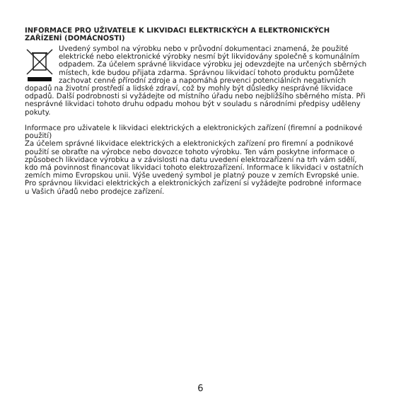INFORMACE PRO UŽIVATELE K LIKVIDACI ELEKTRICKÝCH A ELEKTRONICKÝCH ZAŘÍZENÍ (DOMÁCNOSTI)
Uvedený symbol na výrobku nebo v průvodní dokumentaci znamená, že použité elektrické nebo elektronické výrobky nesmí být likvidovány společně s komunálním odpadem. Za účelem správné likvidace výrobku jej odevzdejte na určených sběrných místech, kde budou přijata zdarma. Správnou likvidací tohoto produktu pomůžete zachovat cenné přírodní zdroje a napomáhá prevenci potenciálních negativních dopadů na životní prostředí a lidské zdraví, což by mohly být důsledky nesprávné likvidace odpadů. Další podrobnosti si vyžádejte od místního úřadu nebo nejbližšího sběrného místa. Při nesprávné likvidaci tohoto druhu odpadu mohou být v souladu s národními předpisy uděleny pokuty.
Informace pro uživatele k likvidaci elektrických a elektronických zařízení (firemní a podnikové použití)
Za účelem správné likvidace elektrických a elektronických zařízení pro firemní a podnikové použití se obraťte na výrobce nebo dovozce tohoto výrobku. Ten vám poskytne informace o způsobech likvidace výrobku a v závislosti na datu uvedení elektrozařízení na trh vám sdělí, kdo má povinnost financovat likvidaci tohoto elektrozařízení. Informace k likvidaci v ostatních zemích mimo Evropskou unii. Výše uvedený symbol je platný pouze v zemích Evropské unie. Pro správnou likvidaci elektrických a elektronických zařízení si vyžádejte podrobné informace u Vašich úřadů nebo prodejce zařízení.
6